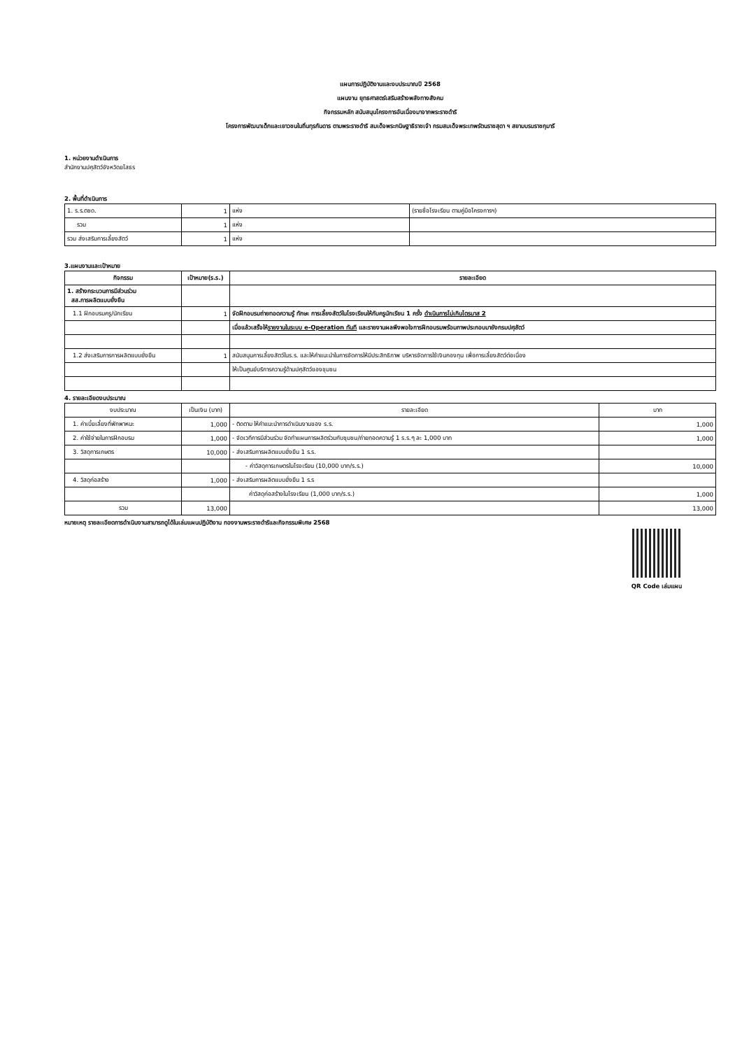แผนการปฏิบัติงานและงบประมาณปี 2568
แผนงาน ยุทธศาสตร์เสริมสร้างพลังทางสังคม
กิจกรรมหลัก สนับสนุนโครงการอันเนื่องมาจากพระราชดำริ
โครงการพัฒนาเด็กและเยาวชนในถิ่นทุรกันดาร ตามพระราชดำริ สมเด็จพระกนิษฐาธิราชเจ้า กรมสมเด็จพระเทพรัตนราชสุดา ฯ สยามบรมราชกุมารี
1. หน่วยงานดำเนินการ
สำนักงานปศุสัตว์จังหวัดยโสธร
2. พื้นที่ดำเนินการ
| 1. ร.ร.ตชด. | 1 | แห่ง | (รายชื่อโรงเรียน ตามคู่มือโครงการฯ) |
| รวม | 1 | แห่ง | |
| รวม ส่งเสริมการเลี้ยงสัตว์ | 1 | แห่ง | |
3.แผนงานและเป้าหมาย
| กิจกรรม | เป้าหมาย(ร.ร.) | รายละเอียด |
| --- | --- | --- |
| 1. สร้างกระบวนการมีส่วนร่วม สส.การผลิตแบบยั่งยืน | | |
| 1.1 ฝึกอบรมครู/นักเรียน | 1 | จัดฝึกอบรมถ่ายทอดความรู้ ทักษะ การเลี้ยงสัตว์ในโรงเรียนให้กับครูนักเรียน 1 ครั้ง ดำเนินการไม่เกินไตรมาส 2 |
| | | เมื่อแล้วเสร็จให้ รายงานในระบบ e-Operation ทันที และรายงานผลพึงพอใจการฝึกอบรมพร้อมภาพประกอบมายังกรมปศุสัตว์ |
| 1.2 ส่งเสริมการการผลิตแบบยั่งยืน | 1 | สนับสนุนการเลี้ยงสัตว์ในร.ร. และให้คำแนะนำในการจัดการให้มีประสิทธิภาพ บริหารจัดการใช้เงินกองทุน เพื่อการเลี้ยงสัตว์ต่อเนื่อง |
| | | ให้เป็นศูนย์บริการความรู้ด้านปศุสัตว์ของชุมชน |
4. รายละเอียดงบประมาณ
| งบประมาณ | เป็นเงิน (บาท) | รายละเอียด | บาท |
| 1. ค่าเบี้ยเลี้ยงที่พักพาหนะ | 1,000 | - ติดตาม ให้คำแนะนำการดำเนินงานของ ร.ร. | 1,000 |
| 2. ค่าใช้จ่ายในการฝึกอบรม | 1,000 | - จัดเวทีการมีส่วนร่วม จัดทำแผนการผลิตร่วมกับชุมชน/ถ่ายทอดความรู้ 1 ร.ร.ๆ ละ 1,000 บาท | 1,000 |
| 3. วัสดุการเกษตร | 10,000 | - ส่งเสริมการผลิตแบบยั่งยืน 1 ร.ร. | |
| | | - ค่าวัสดุการเกษตรในโรงเรียน (10,000 บาท/ร.ร.) | 10,000 |
| 4. วัสดุก่อสร้าง | 1,000 | - ส่งเสริมการผลิตแบบยั่งยืน 1 ร.ร | |
| | | ค่าวัสดุก่อสร้างในโรงเรียน (1,000 บาท/ร.ร.) | 1,000 |
| รวม | 13,000 | | 13,000 |
หมายเหตุ รายละเอียดการดำเนินงานสามารถดูได้ในเล่มแผนปฏิบัติงาน กองงานพระราชดำริและกิจกรรมพิเศษ 2568
QR Code เล่มแผน